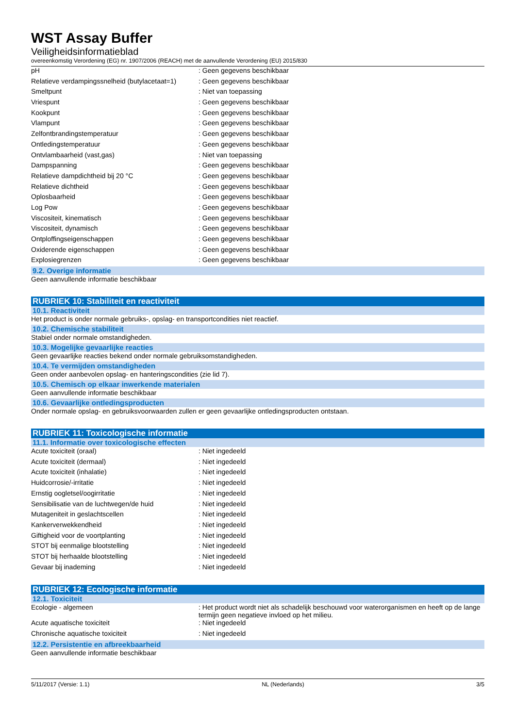WST Assay Buffer
Veiligheidsinformatieblad
overeenkomstig Verordening (EG) nr. 1907/2006 (REACH) met de aanvullende Verordening (EU) 2015/830
| pH | : Geen gegevens beschikbaar |
| Relatieve verdampingssnelheid (butylacetaat=1) | : Geen gegevens beschikbaar |
| Smeltpunt | : Niet van toepassing |
| Vriespunt | : Geen gegevens beschikbaar |
| Kookpunt | : Geen gegevens beschikbaar |
| Vlampunt | : Geen gegevens beschikbaar |
| Zelfontbrandingstemperatuur | : Geen gegevens beschikbaar |
| Ontledingstemperatuur | : Geen gegevens beschikbaar |
| Ontvlambaarheid (vast,gas) | : Niet van toepassing |
| Dampspanning | : Geen gegevens beschikbaar |
| Relatieve dampdichtheid bij 20 °C | : Geen gegevens beschikbaar |
| Relatieve dichtheid | : Geen gegevens beschikbaar |
| Oplosbaarheid | : Geen gegevens beschikbaar |
| Log Pow | : Geen gegevens beschikbaar |
| Viscositeit, kinematisch | : Geen gegevens beschikbaar |
| Viscositeit, dynamisch | : Geen gegevens beschikbaar |
| Ontploffingseigenschappen | : Geen gegevens beschikbaar |
| Oxiderende eigenschappen | : Geen gegevens beschikbaar |
| Explosiegrenzen | : Geen gegevens beschikbaar |
9.2. Overige informatie
Geen aanvullende informatie beschikbaar
RUBRIEK 10: Stabiliteit en reactiviteit
10.1. Reactiviteit
Het product is onder normale gebruiks-, opslag- en transportcondities niet reactief.
10.2. Chemische stabiliteit
Stabiel onder normale omstandigheden.
10.3. Mogelijke gevaarlijke reacties
Geen gevaarlijke reacties bekend onder normale gebruiksomstandigheden.
10.4. Te vermijden omstandigheden
Geen onder aanbevolen opslag- en hanteringscondities (zie lid 7).
10.5. Chemisch op elkaar inwerkende materialen
Geen aanvullende informatie beschikbaar
10.6. Gevaarlijke ontledingsproducten
Onder normale opslag- en gebruiksvoorwaarden zullen er geen gevaarlijke ontledingsproducten ontstaan.
RUBRIEK 11: Toxicologische informatie
11.1. Informatie over toxicologische effecten
| Acute toxiciteit (oraal) | : Niet ingedeeld |
| Acute toxiciteit (dermaal) | : Niet ingedeeld |
| Acute toxiciteit (inhalatie) | : Niet ingedeeld |
| Huidcorrosie/-irritatie | : Niet ingedeeld |
| Ernstig oogletsel/oogirritatie | : Niet ingedeeld |
| Sensibilisatie van de luchtwegen/de huid | : Niet ingedeeld |
| Mutageniteit in geslachtscellen | : Niet ingedeeld |
| Kankerverwekkendheid | : Niet ingedeeld |
| Giftigheid voor de voortplanting | : Niet ingedeeld |
| STOT bij eenmalige blootstelling | : Niet ingedeeld |
| STOT bij herhaalde blootstelling | : Niet ingedeeld |
| Gevaar bij inademing | : Niet ingedeeld |
RUBRIEK 12: Ecologische informatie
12.1. Toxiciteit
| Ecologie - algemeen | : Het product wordt niet als schadelijk beschouwd voor waterorganismen en heeft op de lange termijn geen negatieve invloed op het milieu. |
| Acute aquatische toxiciteit | : Niet ingedeeld |
| Chronische aquatische toxiciteit | : Niet ingedeeld |
12.2. Persistentie en afbreekbaarheid
Geen aanvullende informatie beschikbaar
5/11/2017 (Versie: 1.1) NL (Nederlands) 3/5